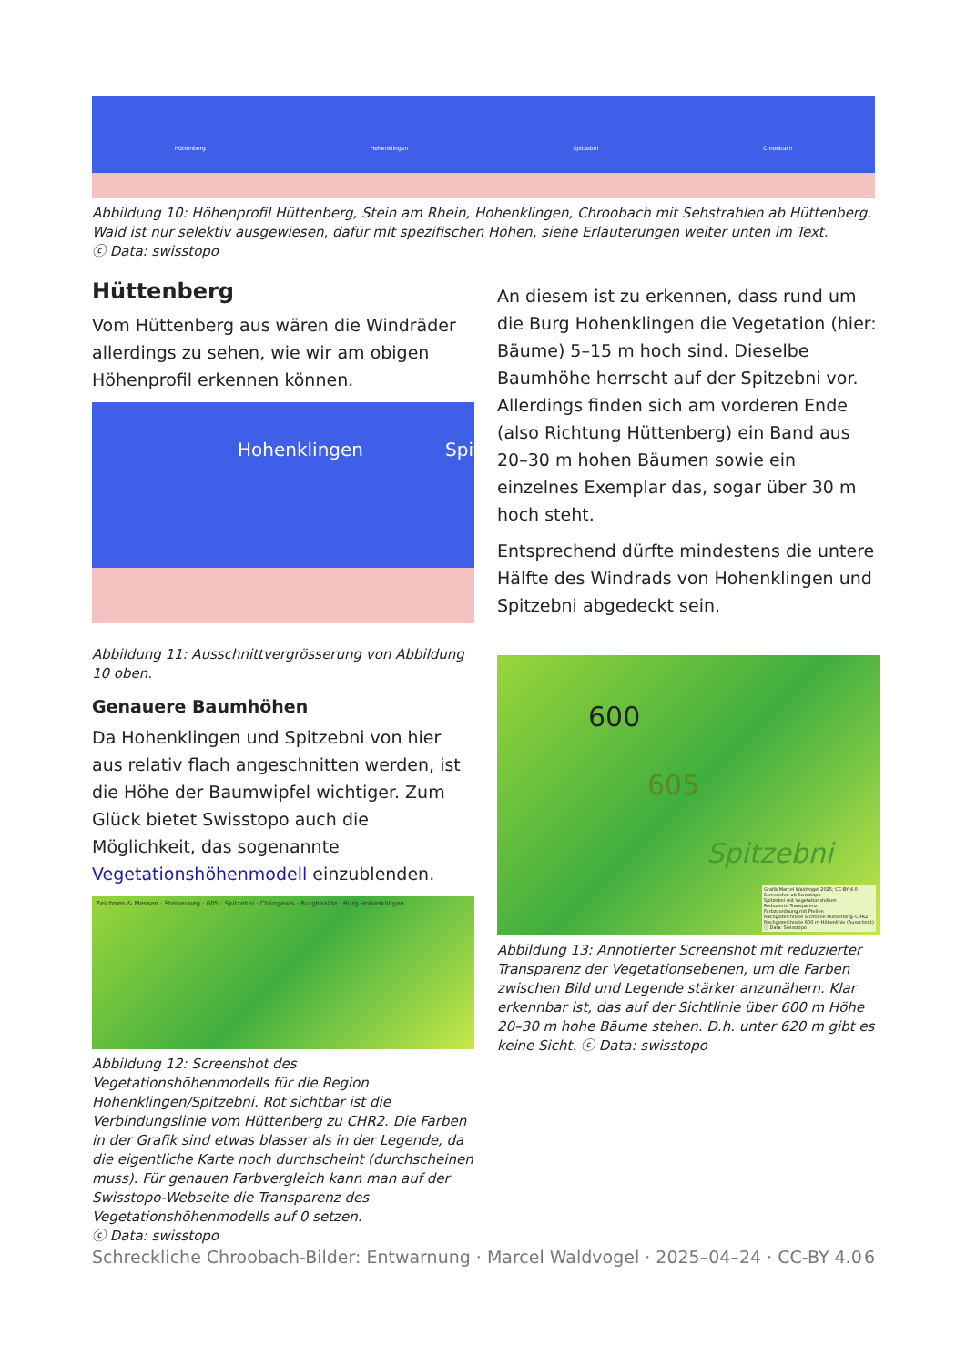Hüttenberg Hohenklingen Spitzebni Chroobach
Abbildung 10: Höhenprofil Hüttenberg, Stein am Rhein, Hohenklingen, Chroobach mit Sehstrahlen ab Hüttenberg. Wald ist nur selektiv ausgewiesen, dafür mit spezifischen Höhen, siehe Erläuterungen weiter unten im Text.
ⓒ Data: swisstopo
Hüttenberg
Vom Hüttenberg aus wären die Windräder allerdings zu sehen, wie wir am obigen Höhenprofil erkennen können.
Hohenklingen Spitzebni
Abbildung 11: Ausschnittvergrösserung von Abbildung 10 oben.
Genauere Baumhöhen
Da Hohenklingen und Spitzebni von hier aus relativ flach angeschnitten werden, ist die Höhe der Baumwipfel wichtiger. Zum Glück bietet Swisstopo auch die Möglichkeit, das sogenannte Vegetationshöhenmodell einzublenden.
Zeichnen & Messen · Steinerweg · 605 · Spitzebni · Chlingewis · Burghaalde · Burg Hohenklingen
Abbildung 12: Screenshot des Vegetationshöhenmodells für die Region Hohenklingen/Spitzebni. Rot sichtbar ist die Verbindungslinie vom Hüttenberg zu CHR2. Die Farben in der Grafik sind etwas blasser als in der Legende, da die eigentliche Karte noch durchscheint (durchscheinen muss). Für genauen Farbvergleich kann man auf der Swisstopo-Webseite die Transparenz des Vegetationshöhenmodells auf 0 setzen.
ⓒ Data: swisstopo
An diesem ist zu erkennen, dass rund um die Burg Hohenklingen die Vegetation (hier: Bäume) 5–15 m hoch sind. Dieselbe Baumhöhe herrscht auf der Spitzebni vor. Allerdings finden sich am vorderen Ende (also Richtung Hüttenberg) ein Band aus 20–30 m hohen Bäumen sowie ein einzelnes Exemplar das, sogar über 30 m hoch steht.
Entsprechend dürfte mindestens die untere Hälfte des Windrads von Hohenklingen und Spitzebni abgedeckt sein.
600
605
Spitzebni
Grafik Marcel Waldvogel 2025; CC-BY 4.0
Screenshot ab Swisstopo
Spitzebni mit Vegetationshöhen
Reduzierte Transparenz
Farbzuordnung mit Pfeilen
Nachgezeichnete Sichtlinie Hüttenberg–CHR2
Nachgezeichnete 600 m-Höhenlinie (Ausschnitt)
ⓒ Data: Swisstopo
Abbildung 13: Annotierter Screenshot mit reduzierter Transparenz der Vegetationsebenen, um die Farben zwischen Bild und Legende stärker anzunähern. Klar erkennbar ist, das auf der Sichtlinie über 600 m Höhe 20–30 m hohe Bäume stehen. D.h. unter 620 m gibt es keine Sicht. ⓒ Data: swisstopo
Schreckliche Chroobach-Bilder: Entwarnung · Marcel Waldvogel · 2025–04–24 · CC-BY 4.0 6